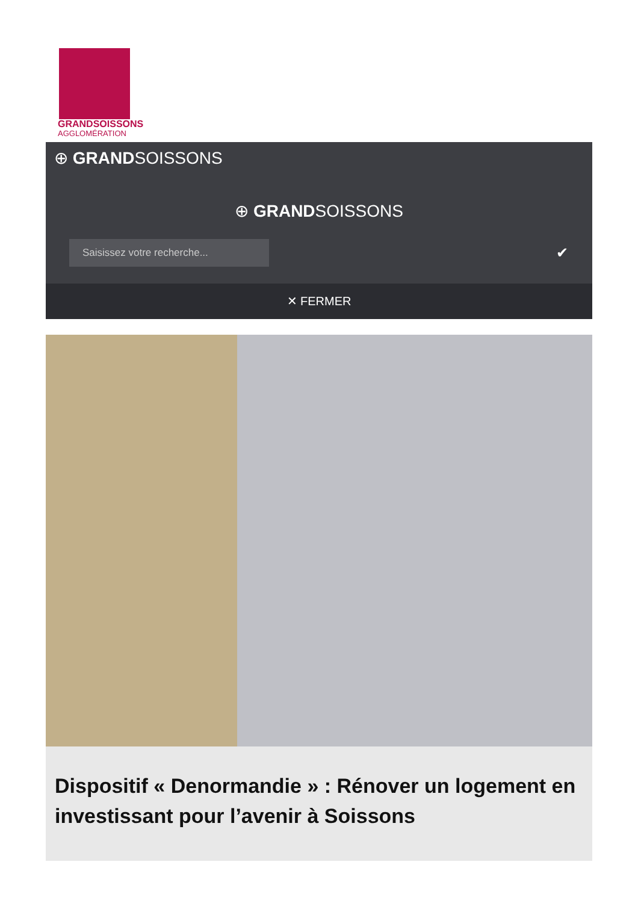GRANDSOISSONS
AGGLOMÉRATION
⊕ GRANDSOISSONS
⊕ GRANDSOISSONS
Saisissez votre recherche...
✔
✕ FERMER
Dispositif « Denormandie » : Rénover un logement en investissant pour l’avenir à Soissons